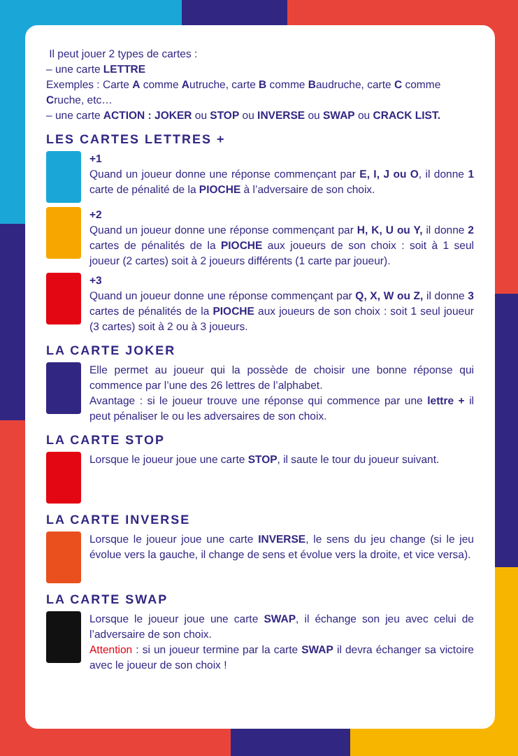Il peut jouer 2 types de cartes :
– une carte LETTRE
Exemples : Carte A comme Autruche, carte B comme Baudruche, carte C comme Cruche, etc…
– une carte ACTION : JOKER ou STOP ou INVERSE ou SWAP ou CRACK LIST.
LES CARTES LETTRES +
+1
Quand un joueur donne une réponse commençant par E, I, J ou O, il donne 1 carte de pénalité de la PIOCHE à l’adversaire de son choix.
+2
Quand un joueur donne une réponse commençant par H, K, U ou Y, il donne 2 cartes de pénalités de la PIOCHE aux joueurs de son choix : soit à 1 seul joueur (2 cartes) soit à 2 joueurs différents (1 carte par joueur).
+3
Quand un joueur donne une réponse commençant par Q, X, W ou Z, il donne 3 cartes de pénalités de la PIOCHE aux joueurs de son choix : soit 1 seul joueur (3 cartes) soit à 2 ou à 3 joueurs.
LA CARTE JOKER
Elle permet au joueur qui la possède de choisir une bonne réponse qui commence par l’une des 26 lettres de l’alphabet.
Avantage : si le joueur trouve une réponse qui commence par une lettre + il peut pénaliser le ou les adversaires de son choix.
LA CARTE STOP
Lorsque le joueur joue une carte STOP, il saute le tour du joueur suivant.
LA CARTE INVERSE
Lorsque le joueur joue une carte INVERSE, le sens du jeu change (si le jeu évolue vers la gauche, il change de sens et évolue vers la droite, et vice versa).
LA CARTE SWAP
Lorsque le joueur joue une carte SWAP, il échange son jeu avec celui de l’adversaire de son choix.
Attention : si un joueur termine par la carte SWAP il devra échanger sa victoire avec le joueur de son choix !